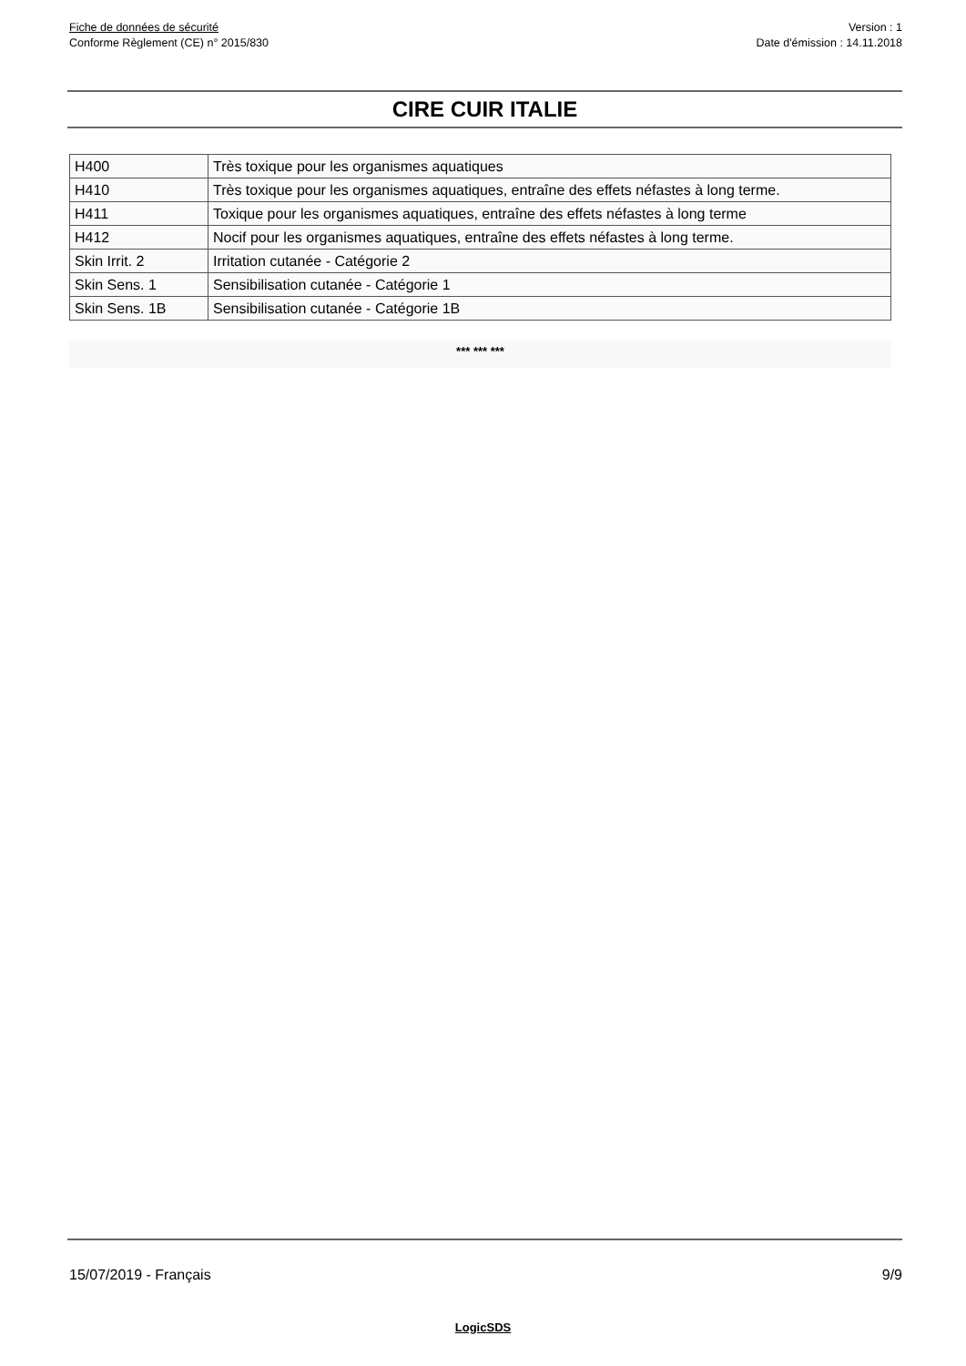Fiche de données de sécurité
Conforme Règlement (CE) n° 2015/830
Version : 1
Date d'émission : 14.11.2018
CIRE CUIR ITALIE
| H400 | Très toxique pour les organismes aquatiques |
| H410 | Très toxique pour les organismes aquatiques, entraîne des effets néfastes à long terme. |
| H411 | Toxique pour les organismes aquatiques, entraîne des effets néfastes à long terme |
| H412 | Nocif pour les organismes aquatiques, entraîne des effets néfastes à long terme. |
| Skin Irrit. 2 | Irritation cutanée - Catégorie 2 |
| Skin Sens. 1 | Sensibilisation cutanée - Catégorie 1 |
| Skin Sens. 1B | Sensibilisation cutanée - Catégorie 1B |
*** *** ***
15/07/2019 - Français 9/9
LogicSDS